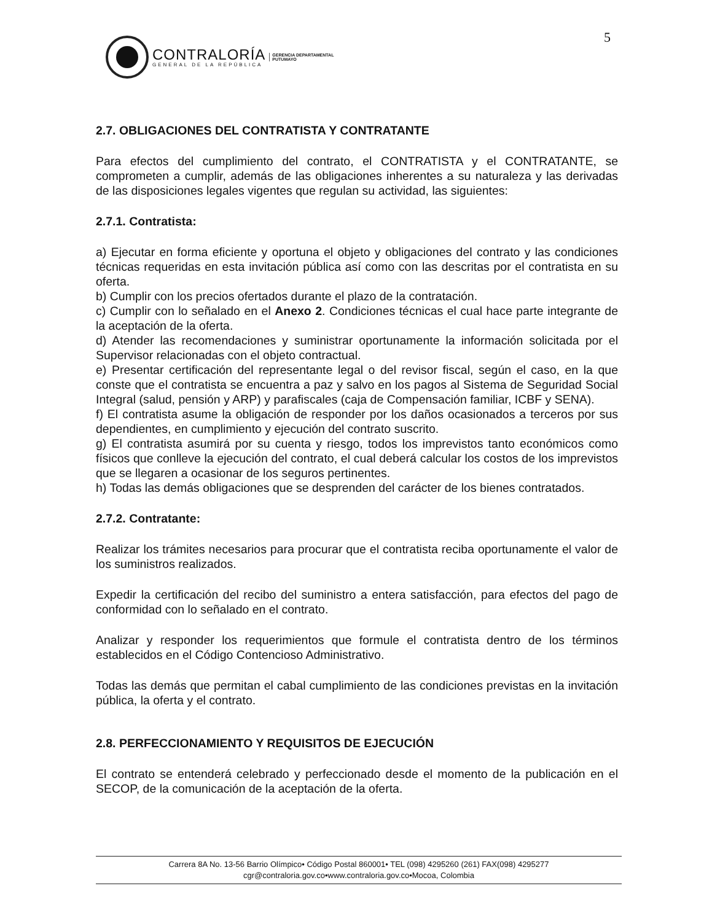5
CONTRALORÍA
GENERAL DE LA REPÚBLICA
GERENCIA DEPARTAMENTAL
PUTUMAYO
2.7. OBLIGACIONES DEL CONTRATISTA Y CONTRATANTE
Para efectos del cumplimiento del contrato, el CONTRATISTA y el CONTRATANTE, se comprometen a cumplir, además de las obligaciones inherentes a su naturaleza y las derivadas de las disposiciones legales vigentes que regulan su actividad, las siguientes:
2.7.1. Contratista:
a) Ejecutar en forma eficiente y oportuna el objeto y obligaciones del contrato y las condiciones técnicas requeridas en esta invitación pública así como con las descritas por el contratista en su oferta.
b) Cumplir con los precios ofertados durante el plazo de la contratación.
c) Cumplir con lo señalado en el Anexo 2. Condiciones técnicas el cual hace parte integrante de la aceptación de la oferta.
d) Atender las recomendaciones y suministrar oportunamente la información solicitada por el Supervisor relacionadas con el objeto contractual.
e) Presentar certificación del representante legal o del revisor fiscal, según el caso, en la que conste que el contratista se encuentra a paz y salvo en los pagos al Sistema de Seguridad Social Integral (salud, pensión y ARP) y parafiscales (caja de Compensación familiar, ICBF y SENA).
f) El contratista asume la obligación de responder por los daños ocasionados a terceros por sus dependientes, en cumplimiento y ejecución del contrato suscrito.
g) El contratista asumirá por su cuenta y riesgo, todos los imprevistos tanto económicos como físicos que conlleve la ejecución del contrato, el cual deberá calcular los costos de los imprevistos que se llegaren a ocasionar de los seguros pertinentes.
h) Todas las demás obligaciones que se desprenden del carácter de los bienes contratados.
2.7.2. Contratante:
Realizar los trámites necesarios para procurar que el contratista reciba oportunamente el valor de los suministros realizados.
Expedir la certificación del recibo del suministro a entera satisfacción, para efectos del pago de conformidad con lo señalado en el contrato.
Analizar y responder los requerimientos que formule el contratista dentro de los términos establecidos en el Código Contencioso Administrativo.
Todas las demás que permitan el cabal cumplimiento de las condiciones previstas en la invitación pública, la oferta y el contrato.
2.8. PERFECCIONAMIENTO Y REQUISITOS DE EJECUCIÓN
El contrato se entenderá celebrado y perfeccionado desde el momento de la publicación en el SECOP, de la comunicación de la aceptación de la oferta.
Carrera 8A No. 13-56 Barrio Olímpico• Código Postal 860001• TEL (098) 4295260 (261) FAX(098) 4295277
cgr@contraloria.gov.co•www.contraloria.gov.co•Mocoa, Colombia